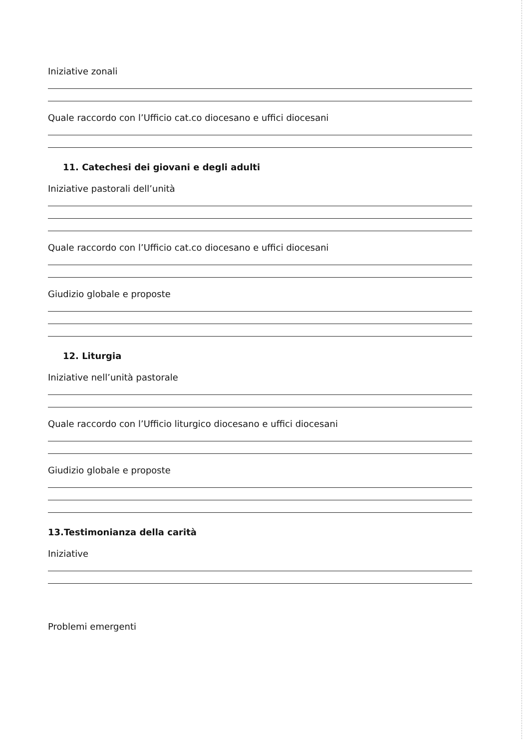Iniziative zonali
Quale raccordo con l’Ufficio cat.co diocesano e uffici diocesani
11. Catechesi dei giovani e degli adulti
Iniziative pastorali dell’unità
Quale raccordo con l’Ufficio cat.co diocesano e uffici diocesani
Giudizio globale e proposte
12. Liturgia
Iniziative nell’unità pastorale
Quale raccordo con l’Ufficio liturgico diocesano e uffici diocesani
Giudizio globale e proposte
13.Testimonianza della carità
Iniziative
Problemi emergenti